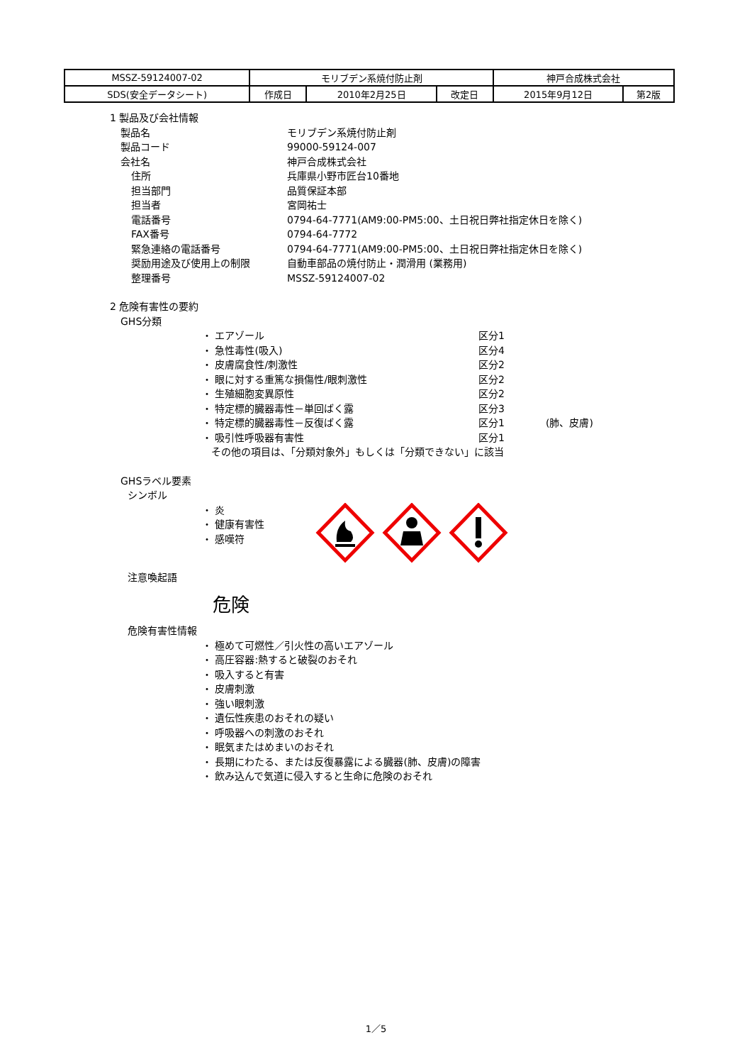| MSSZ-59124007-02 | モリブデン系焼付防止剤 | | | 神戸合成株式会社 | |
| SDS(安全データシート) | 作成日 | 2010年2月25日 | 改定日 | 2015年9月12日 | 第2版 |
1 製品及び会社情報
製品名 モリブデン系焼付防止剤
製品コード 99000-59124-007
会社名 神戸合成株式会社
住所 兵庫県小野市匠台10番地
担当部門 品質保証本部
担当者 宮岡祐士
電話番号 0794-64-7771(AM9:00-PM5:00、土日祝日弊社指定休日を除く)
FAX番号 0794-64-7772
緊急連絡の電話番号 0794-64-7771(AM9:00-PM5:00、土日祝日弊社指定休日を除く)
奨励用途及び使用上の制限 自動車部品の焼付防止・潤滑用 (業務用)
整理番号 MSSZ-59124007-02
2 危険有害性の要約
GHS分類
・ エアゾール 区分1
・ 急性毒性(吸入) 区分4
・ 皮膚腐食性/刺激性 区分2
・ 眼に対する重篤な損傷性/眼刺激性 区分2
・ 生殖細胞変異原性 区分2
・ 特定標的臓器毒性－単回ばく露 区分3
・ 特定標的臓器毒性－反復ばく露 区分1 (肺、皮膚)
・ 吸引性呼吸器有害性 区分1
その他の項目は、「分類対象外」もしくは「分類できない」に該当
GHSラベル要素
シンボル
・ 炎
・ 健康有害性
・ 感嘆符
注意喚起語
危険
危険有害性情報
・ 極めて可燃性／引火性の高いエアゾール
・ 高圧容器:熱すると破裂のおそれ
・ 吸入すると有害
・ 皮膚刺激
・ 強い眼刺激
・ 遺伝性疾患のおそれの疑い
・ 呼吸器への刺激のおそれ
・ 眠気またはめまいのおそれ
・ 長期にわたる、または反復暴露による臓器(肺、皮膚)の障害
・ 飲み込んで気道に侵入すると生命に危険のおそれ
1／5